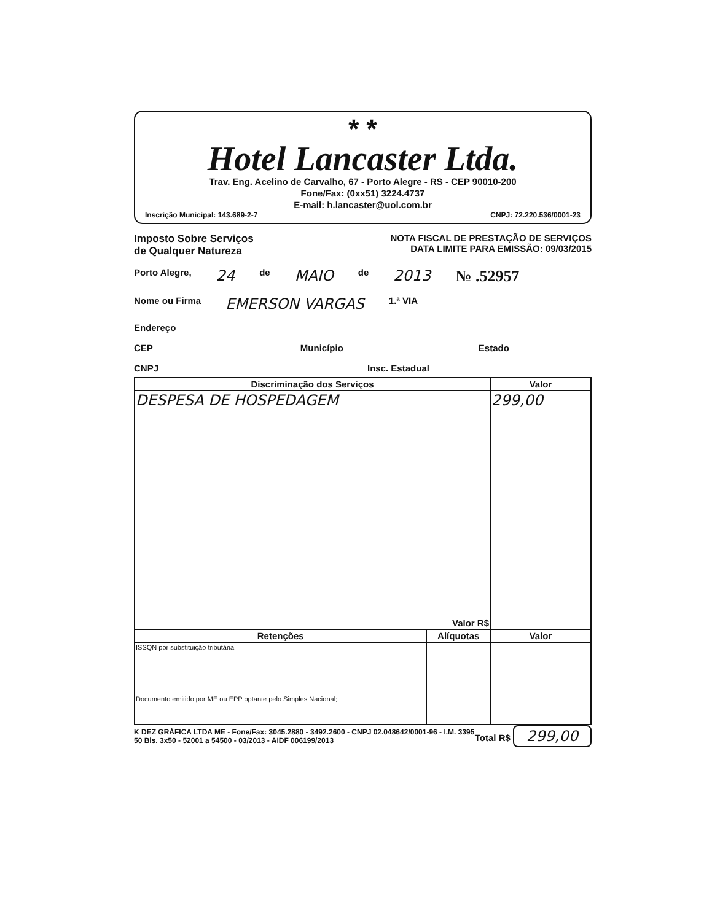* *
Hotel Lancaster Ltda.
Trav. Eng. Acelino de Carvalho, 67 - Porto Alegre - RS - CEP 90010-200
Fone/Fax: (0xx51) 3224.4737
E-mail: h.lancaster@uol.com.br
Inscrição Municipal: 143.689-2-7 CNPJ: 72.220.536/0001-23
Imposto Sobre Serviços
de Qualquer Natureza
NOTA FISCAL DE PRESTAÇÃO DE SERVIÇOS
DATA LIMITE PARA EMISSÃO: 09/03/2015
Porto Alegre, 24 de MAIO de 2013 № .52957
Nome ou Firma EMERSON VARGAS 1.ª VIA
Endereço
CEP Município Estado
CNPJ Insc. Estadual
| Discriminação dos Serviços | | Valor |
| --- | --- | --- |
| DESPESA DE HOSPEDAGEM Valor R$ | | 299,00 |
| Retenções | Alíquotas | Valor |
| ISSQN por substituição tributária Documento emitido por ME ou EPP optante pelo Simples Nacional; | | |
K DEZ GRÁFICA LTDA ME - Fone/Fax: 3045.2880 - 3492.2600 - CNPJ 02.048642/0001-96 - I.M. 3395
50 Bls. 3x50 - 52001 a 54500 - 03/2013 - AIDF 006199/2013
Total R$ 299,00